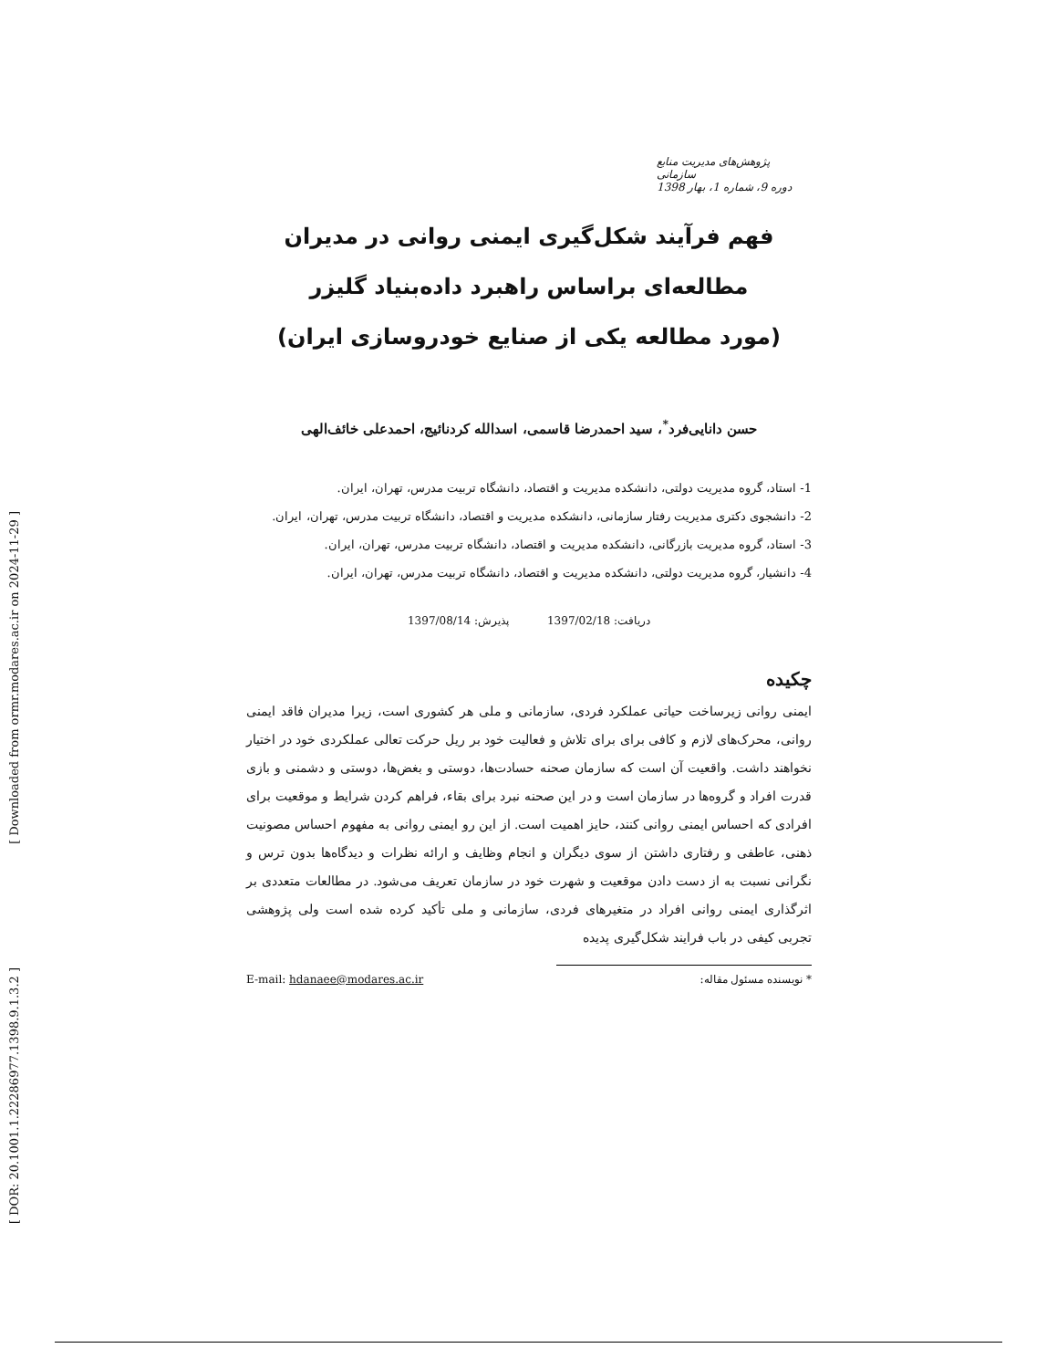[ Downloaded from ormr.modares.ac.ir on 2024-11-29 ]
[ DOR: 20.1001.1.22286977.1398.9.1.3.2 ]
پژوهش‌های مدیریت منابع سازمانی
دوره 9، شماره 1، بهار 1398
فهم فرآیند شکل‌گیری ایمنی روانی در مدیران
مطالعه‌ای براساس راهبرد داده‌بنیاد گلیزر
(مورد مطالعه یکی از صنایع خودروسازی ایران)
حسن دانایی‌فرد<sup>*</sup>، سید احمدرضا قاسمی، اسدالله کردنائیج، احمدعلی خائف‌الهی
1- استاد، گروه مدیریت دولتی، دانشکده مدیریت و اقتصاد، دانشگاه تربیت مدرس، تهران، ایران.
2- دانشجوی دکتری مدیریت رفتار سازمانی، دانشکده مدیریت و اقتصاد، دانشگاه تربیت مدرس، تهران، ایران.
3- استاد، گروه مدیریت بازرگانی، دانشکده مدیریت و اقتصاد، دانشگاه تربیت مدرس، تهران، ایران.
4- دانشیار، گروه مدیریت دولتی، دانشکده مدیریت و اقتصاد، دانشگاه تربیت مدرس، تهران، ایران.
دریافت: 1397/02/18 پذیرش: 1397/08/14
چکیده
ایمنی روانی زیرساخت حیاتی عملکرد فردی، سازمانی و ملی هر کشوری است، زیرا مدیران فاقد ایمنی روانی، محرک‌های لازم و کافی برای برای تلاش و فعالیت خود بر ریل حرکت تعالی عملکردی خود در اختیار نخواهند داشت. واقعیت آن است که سازمان صحنه حسادت‌ها، دوستی و بغض‌ها، دوستی و دشمنی و بازی قدرت افراد و گروه‌ها در سازمان است و در این صحنه نبرد برای بقاء، فراهم کردن شرایط و موقعیت برای افرادی که احساس ایمنی روانی کنند، حایز اهمیت است. از این رو ایمنی روانی به مفهوم احساس مصونیت ذهنی، عاطفی و رفتاری داشتن از سوی دیگران و انجام وظایف و ارائه نظرات و دیدگاه‌ها بدون ترس و نگرانی نسبت به از دست دادن موقعیت و شهرت خود در سازمان تعریف می‌شود. در مطالعات متعددی بر اثرگذاری ایمنی روانی افراد در متغیرهای فردی، سازمانی و ملی تأکید کرده شده است ولی پژوهشی تجربی کیفی در باب فرایند شکل‌گیری پدیده
* نویسنده مسئول مقاله: E-mail: hdanaee@modares.ac.ir